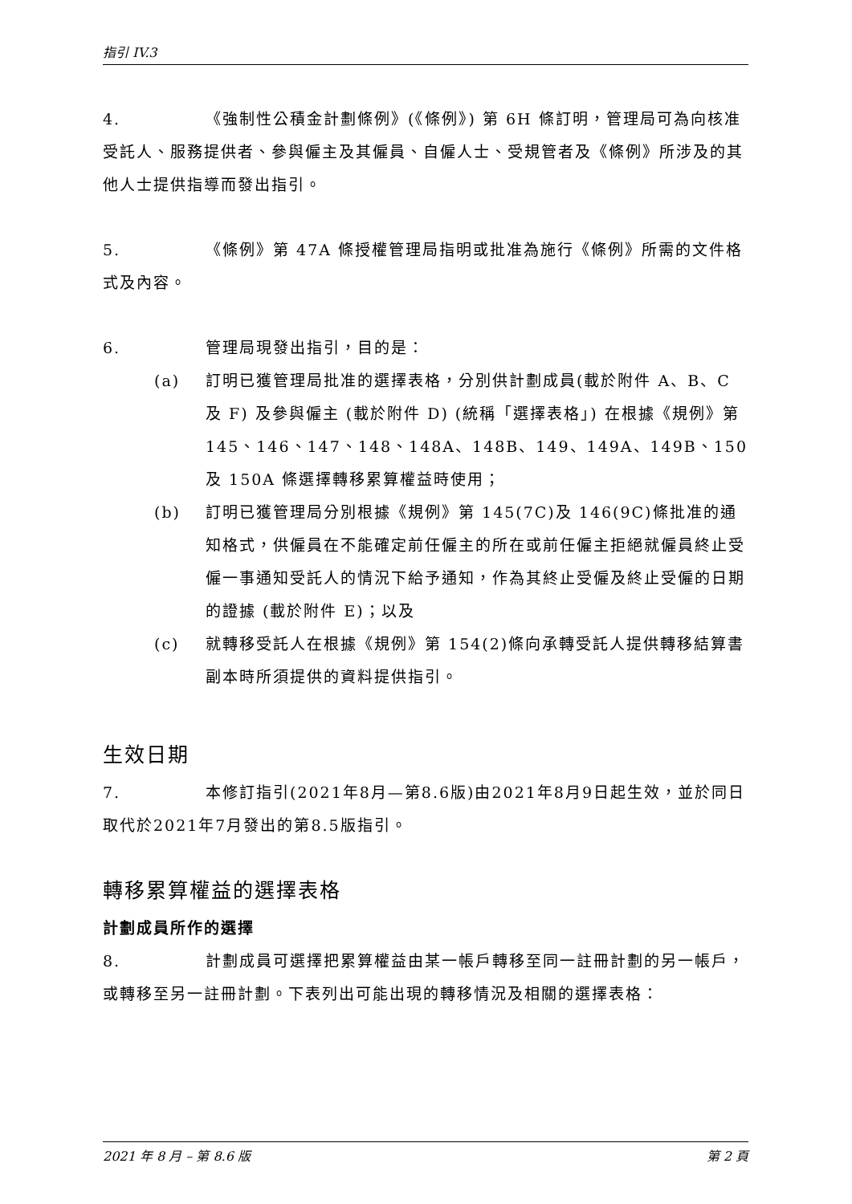指引 IV.3
4. 《強制性公積金計劃條例》(《條例》) 第 6H 條訂明，管理局可為向核准受託人、服務提供者、參與僱主及其僱員、自僱人士、受規管者及《條例》所涉及的其他人士提供指導而發出指引。
5. 《條例》第 47A 條授權管理局指明或批准為施行《條例》所需的文件格式及內容。
6. 管理局現發出指引，目的是：
(a) 訂明已獲管理局批准的選擇表格，分別供計劃成員(載於附件 A、B、C 及 F) 及參與僱主 (載於附件 D) (統稱「選擇表格」) 在根據《規例》第 145、146、147、148、148A、148B、149、149A、149B、150 及 150A 條選擇轉移累算權益時使用；
(b) 訂明已獲管理局分別根據《規例》第 145(7C)及 146(9C)條批准的通知格式，供僱員在不能確定前任僱主的所在或前任僱主拒絕就僱員終止受僱一事通知受託人的情況下給予通知，作為其終止受僱及終止受僱的日期的證據 (載於附件 E)；以及
(c) 就轉移受託人在根據《規例》第 154(2)條向承轉受託人提供轉移結算書副本時所須提供的資料提供指引。
生效日期
7. 本修訂指引(2021年8月—第8.6版)由2021年8月9日起生效，並於同日取代於2021年7月發出的第8.5版指引。
轉移累算權益的選擇表格
計劃成員所作的選擇
8. 計劃成員可選擇把累算權益由某一帳戶轉移至同一註冊計劃的另一帳戶，或轉移至另一註冊計劃。下表列出可能出現的轉移情況及相關的選擇表格：
2021 年 8 月 – 第 8.6 版 第 2 頁